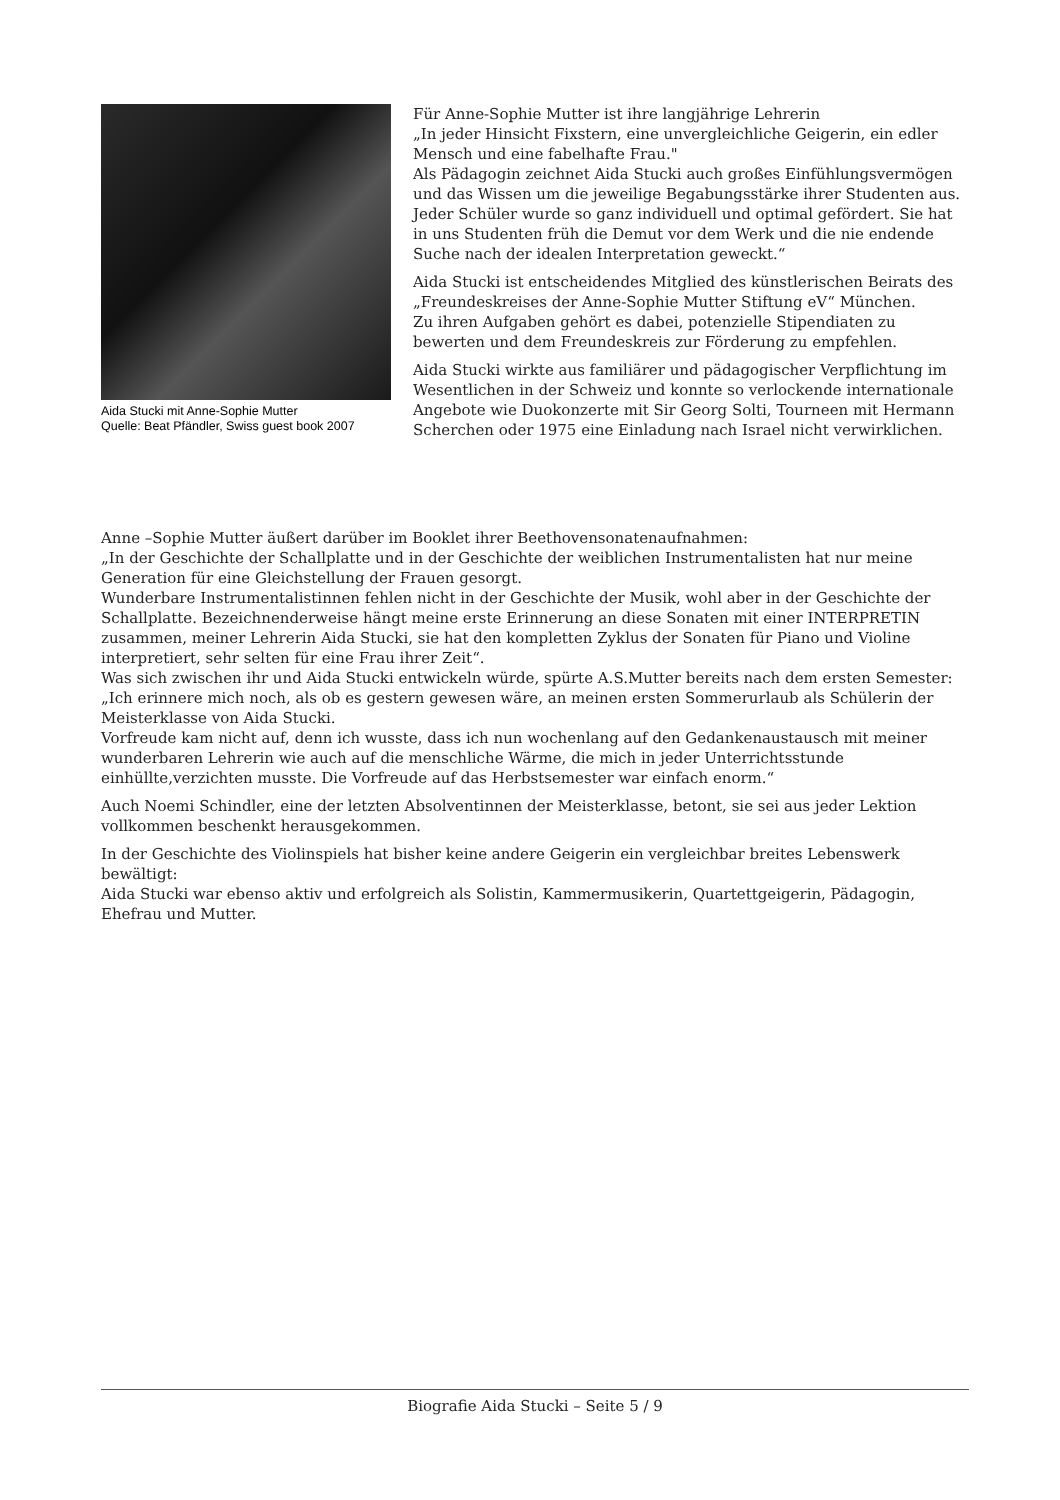Aida Stucki mit Anne-Sophie Mutter
Quelle: Beat Pfändler, Swiss guest book 2007
Für Anne-Sophie Mutter ist ihre langjährige Lehrerin
„In jeder Hinsicht Fixstern, eine unvergleichliche Geigerin, ein edler Mensch und eine fabelhafte Frau."
Als Pädagogin zeichnet Aida Stucki auch großes Einfühlungsvermögen und das Wissen um die jeweilige Begabungsstärke ihrer Studenten aus. Jeder Schüler wurde so ganz individuell und optimal gefördert. Sie hat in uns Studenten früh die Demut vor dem Werk und die nie endende Suche nach der idealen Interpretation geweckt.“
Aida Stucki ist entscheidendes Mitglied des künstlerischen Beirats des „Freundeskreises der Anne-Sophie Mutter Stiftung eV“ München.
Zu ihren Aufgaben gehört es dabei, potenzielle Stipendiaten zu bewerten und dem Freundeskreis zur Förderung zu empfehlen.
Aida Stucki wirkte aus familiärer und pädagogischer Verpflichtung im Wesentlichen in der Schweiz und konnte so verlockende internationale Angebote wie Duokonzerte mit Sir Georg Solti, Tourneen mit Hermann Scherchen oder 1975 eine Einladung nach Israel nicht verwirklichen.
Anne –Sophie Mutter äußert darüber im Booklet ihrer Beethovensonatenaufnahmen:
„In der Geschichte der Schallplatte und in der Geschichte der weiblichen Instrumentalisten hat nur meine Generation für eine Gleichstellung der Frauen gesorgt.
Wunderbare Instrumentalistinnen fehlen nicht in der Geschichte der Musik, wohl aber in der Geschichte der Schallplatte. Bezeichnenderweise hängt meine erste Erinnerung an diese Sonaten mit einer INTERPRETIN zusammen, meiner Lehrerin Aida Stucki, sie hat den kompletten Zyklus der Sonaten für Piano und Violine interpretiert, sehr selten für eine Frau ihrer Zeit“.
Was sich zwischen ihr und Aida Stucki entwickeln würde, spürte A.S.Mutter bereits nach dem ersten Semester:
„Ich erinnere mich noch, als ob es gestern gewesen wäre, an meinen ersten Sommerurlaub als Schülerin der Meisterklasse von Aida Stucki.
Vorfreude kam nicht auf, denn ich wusste, dass ich nun wochenlang auf den Gedankenaustausch mit meiner wunderbaren Lehrerin wie auch auf die menschliche Wärme, die mich in jeder Unterrichtsstunde einhüllte,verzichten musste. Die Vorfreude auf das Herbstsemester war einfach enorm.“
Auch Noemi Schindler, eine der letzten Absolventinnen der Meisterklasse, betont, sie sei aus jeder Lektion vollkommen beschenkt herausgekommen.
In der Geschichte des Violinspiels hat bisher keine andere Geigerin ein vergleichbar breites Lebenswerk bewältigt:
Aida Stucki war ebenso aktiv und erfolgreich als Solistin, Kammermusikerin, Quartettgeigerin, Pädagogin, Ehefrau und Mutter.
Biografie Aida Stucki – Seite 5 / 9